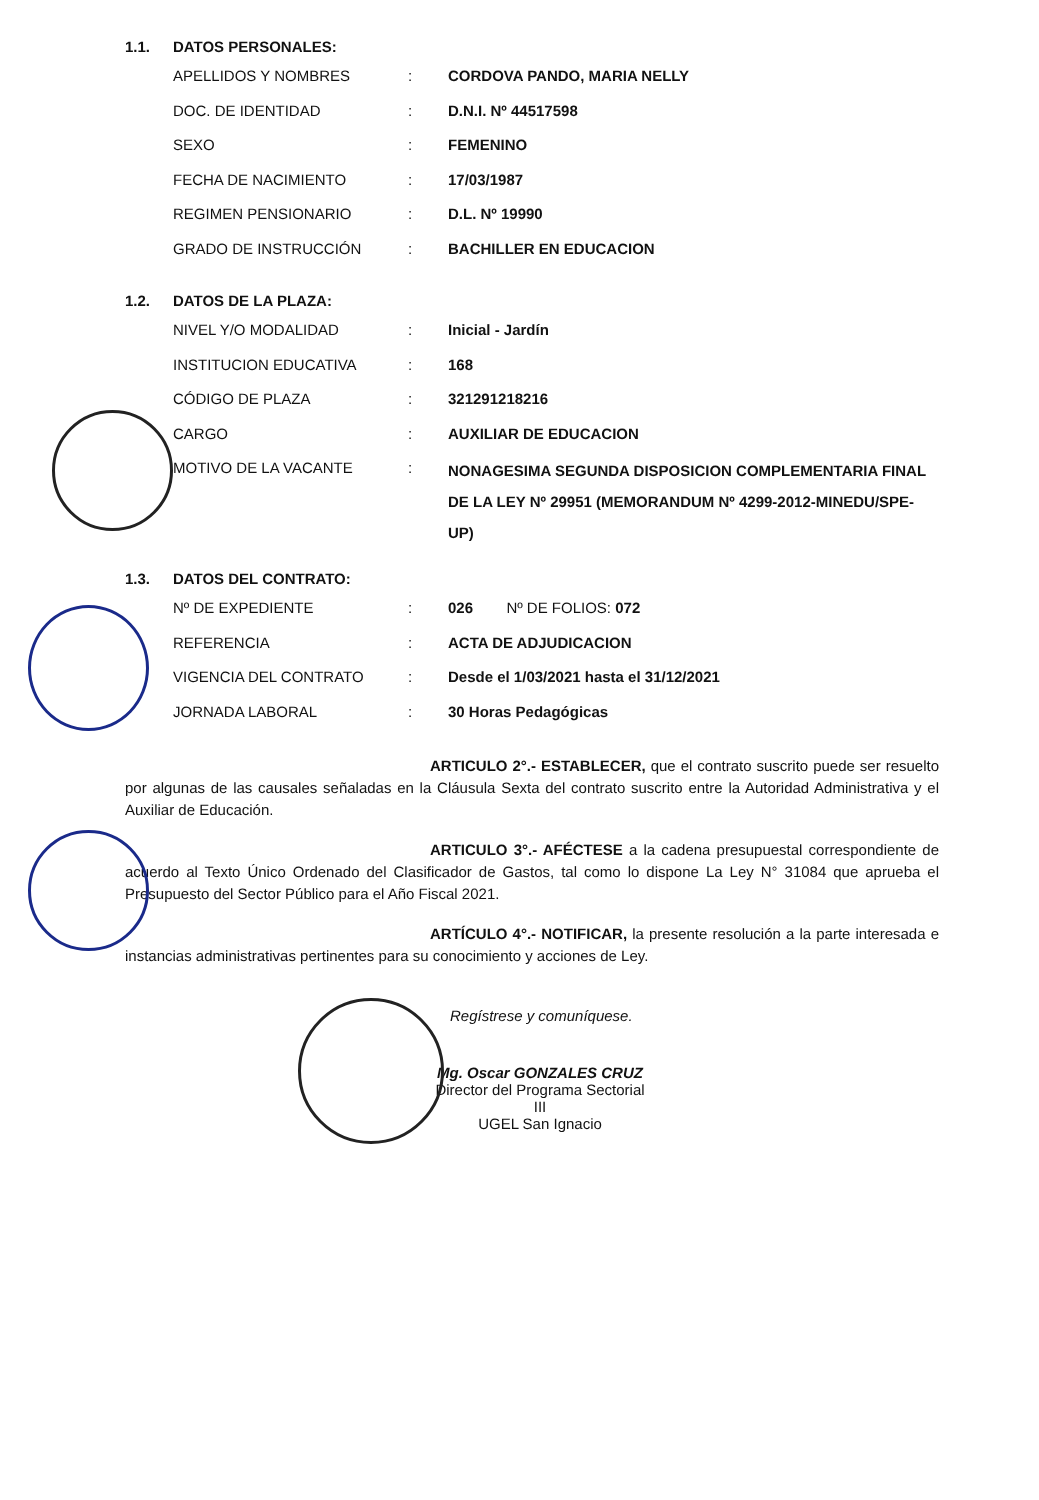1.1. DATOS PERSONALES:
| APELLIDOS Y NOMBRES | : | CORDOVA PANDO, MARIA NELLY |
| DOC. DE IDENTIDAD | : | D.N.I. Nº 44517598 |
| SEXO | : | FEMENINO |
| FECHA DE NACIMIENTO | : | 17/03/1987 |
| REGIMEN PENSIONARIO | : | D.L. Nº 19990 |
| GRADO DE INSTRUCCIÓN | : | BACHILLER EN EDUCACION |
1.2. DATOS DE LA PLAZA:
| NIVEL Y/O MODALIDAD | : | Inicial - Jardín |
| INSTITUCION EDUCATIVA | : | 168 |
| CÓDIGO DE PLAZA | : | 321291218216 |
| CARGO | : | AUXILIAR DE EDUCACION |
| MOTIVO DE LA VACANTE | : | NONAGESIMA SEGUNDA DISPOSICION COMPLEMENTARIA FINAL DE LA LEY Nº 29951 (MEMORANDUM Nº 4299-2012-MINEDU/SPE-UP) |
1.3. DATOS DEL CONTRATO:
| Nº DE EXPEDIENTE | : | 026 Nº DE FOLIOS: 072 |
| REFERENCIA | : | ACTA DE ADJUDICACION |
| VIGENCIA DEL CONTRATO | : | Desde el 1/03/2021 hasta el 31/12/2021 |
| JORNADA LABORAL | : | 30 Horas Pedagógicas |
ARTICULO 2°.- ESTABLECER, que el contrato suscrito puede ser resuelto por algunas de las causales señaladas en la Cláusula Sexta del contrato suscrito entre la Autoridad Administrativa y el Auxiliar de Educación.
ARTICULO 3°.- AFÉCTESE a la cadena presupuestal correspondiente de acuerdo al Texto Único Ordenado del Clasificador de Gastos, tal como lo dispone La Ley N° 31084 que aprueba el Presupuesto del Sector Público para el Año Fiscal 2021.
ARTÍCULO 4°.- NOTIFICAR, la presente resolución a la parte interesada e instancias administrativas pertinentes para su conocimiento y acciones de Ley.
Regístrese y comuníquese.
Mg. Oscar GONZALES CRUZ
Director del Programa Sectorial III
UGEL San Ignacio